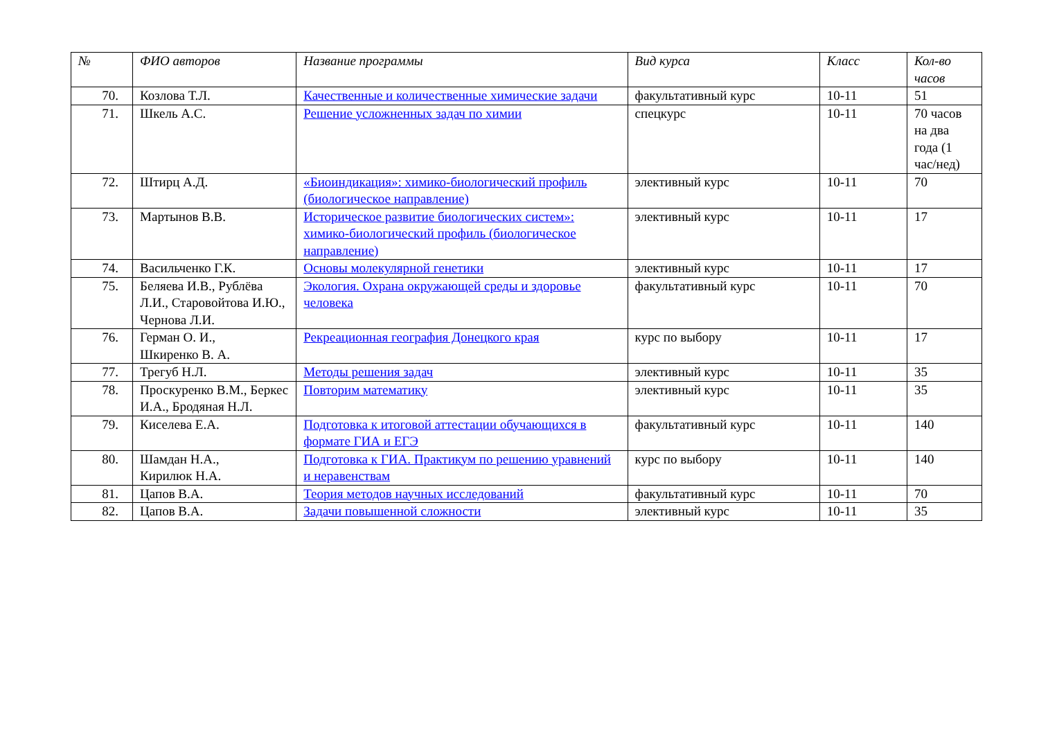| № | ФИО авторов | Название программы | Вид курса | Класс | Кол-во часов |
| --- | --- | --- | --- | --- | --- |
| 70. | Козлова Т.Л. | Качественные и количественные химические задачи | факультативный курс | 10-11 | 51 |
| 71. | Шкель А.С. | Решение усложненных задач по химии | спецкурс | 10-11 | 70 часов на два года (1 час/нед) |
| 72. | Штирц А.Д. | «Биоиндикация»: химико-биологический профиль (биологическое направление) | элективный курс | 10-11 | 70 |
| 73. | Мартынов В.В. | Историческое развитие биологических систем»: химико-биологический профиль (биологическое направление) | элективный курс | 10-11 | 17 |
| 74. | Васильченко Г.К. | Основы молекулярной генетики | элективный курс | 10-11 | 17 |
| 75. | Беляева И.В., Рублёва Л.И., Старовойтова И.Ю., Чернова Л.И. | Экология. Охрана окружающей среды и здоровье человека | факультативный курс | 10-11 | 70 |
| 76. | Герман О. И., Шкиренко В. А. | Рекреационная география Донецкого края | курс по выбору | 10-11 | 17 |
| 77. | Трегуб Н.Л. | Методы решения задач | элективный курс | 10-11 | 35 |
| 78. | Проскуренко В.М., Беркес И.А., Бродяная Н.Л. | Повторим математику | элективный курс | 10-11 | 35 |
| 79. | Киселева Е.А. | Подготовка к итоговой аттестации обучающихся в формате ГИА и ЕГЭ | факультативный курс | 10-11 | 140 |
| 80. | Шамдан Н.А., Кирилюк Н.А. | Подготовка к ГИА. Практикум по решению уравнений и неравенствам | курс по выбору | 10-11 | 140 |
| 81. | Цапов В.А. | Теория методов научных исследований | факультативный курс | 10-11 | 70 |
| 82. | Цапов В.А. | Задачи повышенной сложности | элективный курс | 10-11 | 35 |